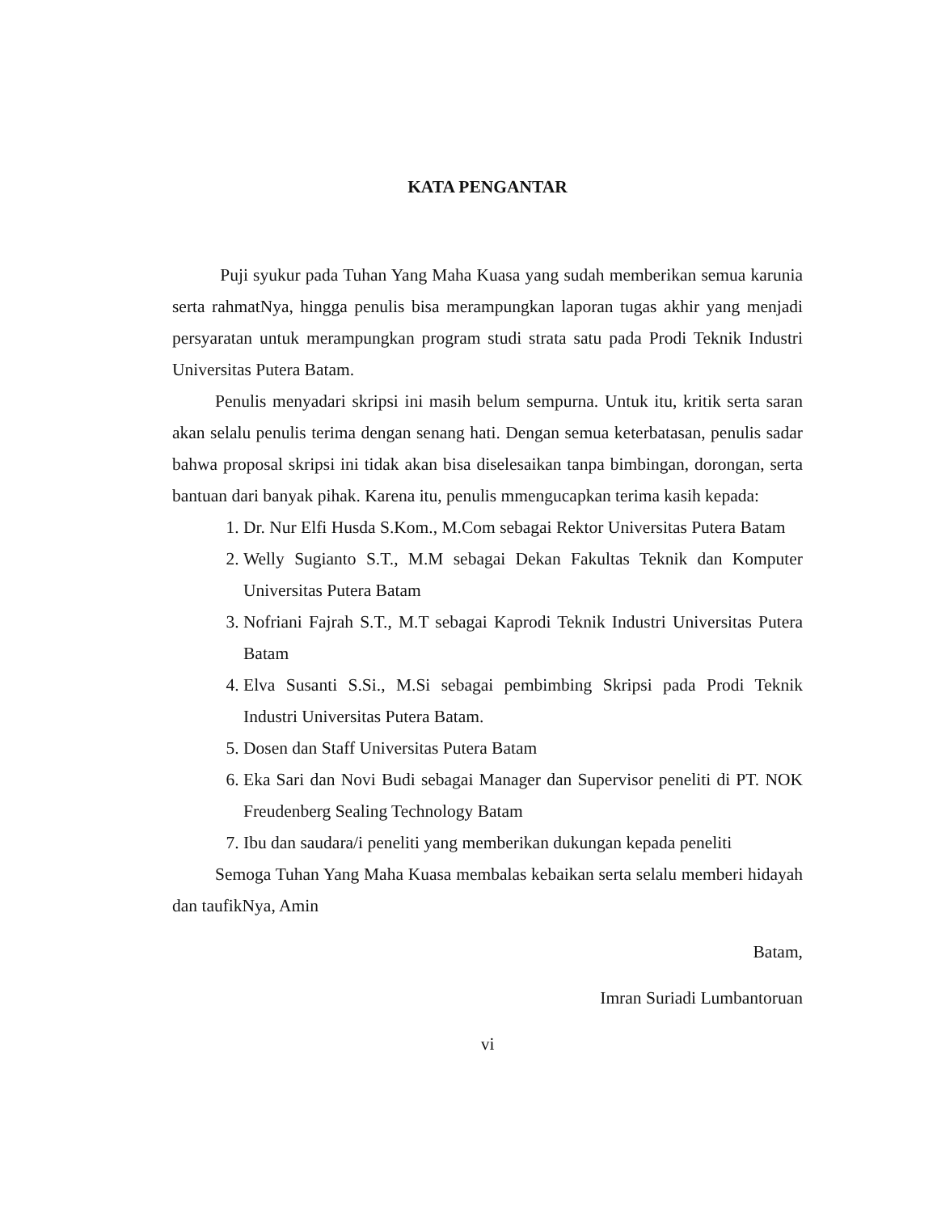KATA PENGANTAR
Puji syukur pada Tuhan Yang Maha Kuasa yang sudah memberikan semua karunia serta rahmatNya, hingga penulis bisa merampungkan laporan tugas akhir yang menjadi persyaratan untuk merampungkan program studi strata satu pada Prodi Teknik Industri Universitas Putera Batam.
Penulis menyadari skripsi ini masih belum sempurna. Untuk itu, kritik serta saran akan selalu penulis terima dengan senang hati. Dengan semua keterbatasan, penulis sadar bahwa proposal skripsi ini tidak akan bisa diselesaikan tanpa bimbingan, dorongan, serta bantuan dari banyak pihak. Karena itu, penulis mmengucapkan terima kasih kepada:
1. Dr. Nur Elfi Husda S.Kom., M.Com sebagai Rektor Universitas Putera Batam
2. Welly Sugianto S.T., M.M sebagai Dekan Fakultas Teknik dan Komputer Universitas Putera Batam
3. Nofriani Fajrah S.T., M.T sebagai Kaprodi Teknik Industri Universitas Putera Batam
4. Elva Susanti S.Si., M.Si sebagai pembimbing Skripsi pada Prodi Teknik Industri Universitas Putera Batam.
5. Dosen dan Staff Universitas Putera Batam
6. Eka Sari dan Novi Budi sebagai Manager dan Supervisor peneliti di PT. NOK Freudenberg Sealing Technology Batam
7. Ibu dan saudara/i peneliti yang memberikan dukungan kepada peneliti
Semoga Tuhan Yang Maha Kuasa membalas kebaikan serta selalu memberi hidayah dan taufikNya, Amin
Batam,
Imran Suriadi Lumbantoruan
vi